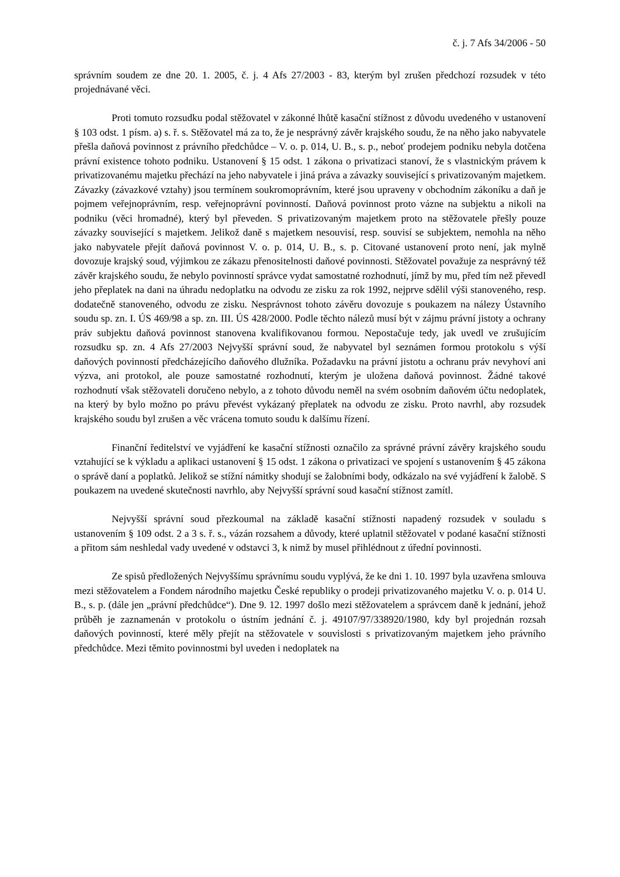č. j. 7 Afs 34/2006 - 50
správním soudem ze dne 20. 1. 2005, č. j. 4 Afs 27/2003 - 83, kterým byl zrušen předchozí rozsudek v této projednávané věci.
Proti tomuto rozsudku podal stěžovatel v zákonné lhůtě kasační stížnost z důvodu uvedeného v ustanovení § 103 odst. 1 písm. a) s. ř. s. Stěžovatel má za to, že je nesprávný závěr krajského soudu, že na něho jako nabyvatele přešla daňová povinnost z právního předchůdce – V. o. p. 014, U. B., s. p., neboť prodejem podniku nebyla dotčena právní existence tohoto podniku. Ustanovení § 15 odst. 1 zákona o privatizaci stanoví, že s vlastnickým právem k privatizovanému majetku přechází na jeho nabyvatele i jiná práva a závazky související s privatizovaným majetkem. Závazky (závazkové vztahy) jsou termínem soukromoprávním, které jsou upraveny v obchodním zákoníku a daň je pojmem veřejnoprávním, resp. veřejnoprávní povinností. Daňová povinnost proto vázne na subjektu a nikoli na podniku (věci hromadné), který byl převeden. S privatizovaným majetkem proto na stěžovatele přešly pouze závazky související s majetkem. Jelikož daně s majetkem nesouvisí, resp. souvisí se subjektem, nemohla na něho jako nabyvatele přejít daňová povinnost V. o. p. 014, U. B., s. p. Citované ustanovení proto není, jak mylně dovozuje krajský soud, výjimkou ze zákazu přenositelnosti daňové povinnosti. Stěžovatel považuje za nesprávný též závěr krajského soudu, že nebylo povinností správce vydat samostatné rozhodnutí, jímž by mu, před tím než převedl jeho přeplatek na dani na úhradu nedoplatku na odvodu ze zisku za rok 1992, nejprve sdělil výši stanoveného, resp. dodatečně stanoveného, odvodu ze zisku. Nesprávnost tohoto závěru dovozuje s poukazem na nálezy Ústavního soudu sp. zn. I. ÚS 469/98 a sp. zn. III. ÚS 428/2000. Podle těchto nálezů musí být v zájmu právní jistoty a ochrany práv subjektu daňová povinnost stanovena kvalifikovanou formou. Nepostačuje tedy, jak uvedl ve zrušujícím rozsudku sp. zn. 4 Afs 27/2003 Nejvyšší správní soud, že nabyvatel byl seznámen formou protokolu s výší daňových povinností předcházejícího daňového dlužníka. Požadavku na právní jistotu a ochranu práv nevyhoví ani výzva, ani protokol, ale pouze samostatné rozhodnutí, kterým je uložena daňová povinnost. Žádné takové rozhodnutí však stěžovateli doručeno nebylo, a z tohoto důvodu neměl na svém osobním daňovém účtu nedoplatek, na který by bylo možno po právu převést vykázaný přeplatek na odvodu ze zisku. Proto navrhl, aby rozsudek krajského soudu byl zrušen a věc vrácena tomuto soudu k dalšímu řízení.
Finanční ředitelství ve vyjádření ke kasační stížnosti označilo za správné právní závěry krajského soudu vztahující se k výkladu a aplikaci ustanovení § 15 odst. 1 zákona o privatizaci ve spojení s ustanovením § 45 zákona o správě daní a poplatků. Jelikož se stížní námitky shodují se žalobními body, odkázalo na své vyjádření k žalobě. S poukazem na uvedené skutečnosti navrhlo, aby Nejvyšší správní soud kasační stížnost zamítl.
Nejvyšší správní soud přezkoumal na základě kasační stížnosti napadený rozsudek v souladu s ustanovením § 109 odst. 2 a 3 s. ř. s., vázán rozsahem a důvody, které uplatnil stěžovatel v podané kasační stížnosti a přitom sám neshledal vady uvedené v odstavci 3, k nimž by musel přihlédnout z úřední povinnosti.
Ze spisů předložených Nejvyššímu správnímu soudu vyplývá, že ke dni 1. 10. 1997 byla uzavřena smlouva mezi stěžovatelem a Fondem národního majetku České republiky o prodeji privatizovaného majetku V. o. p. 014 U. B., s. p. (dále jen „právní předchůdce“). Dne 9. 12. 1997 došlo mezi stěžovatelem a správcem daně k jednání, jehož průběh je zaznamenán v protokolu o ústním jednání č. j. 49107/97/338920/1980, kdy byl projednán rozsah daňových povinností, které měly přejít na stěžovatele v souvislosti s privatizovaným majetkem jeho právního předchůdce. Mezi těmito povinnostmi byl uveden i nedoplatek na